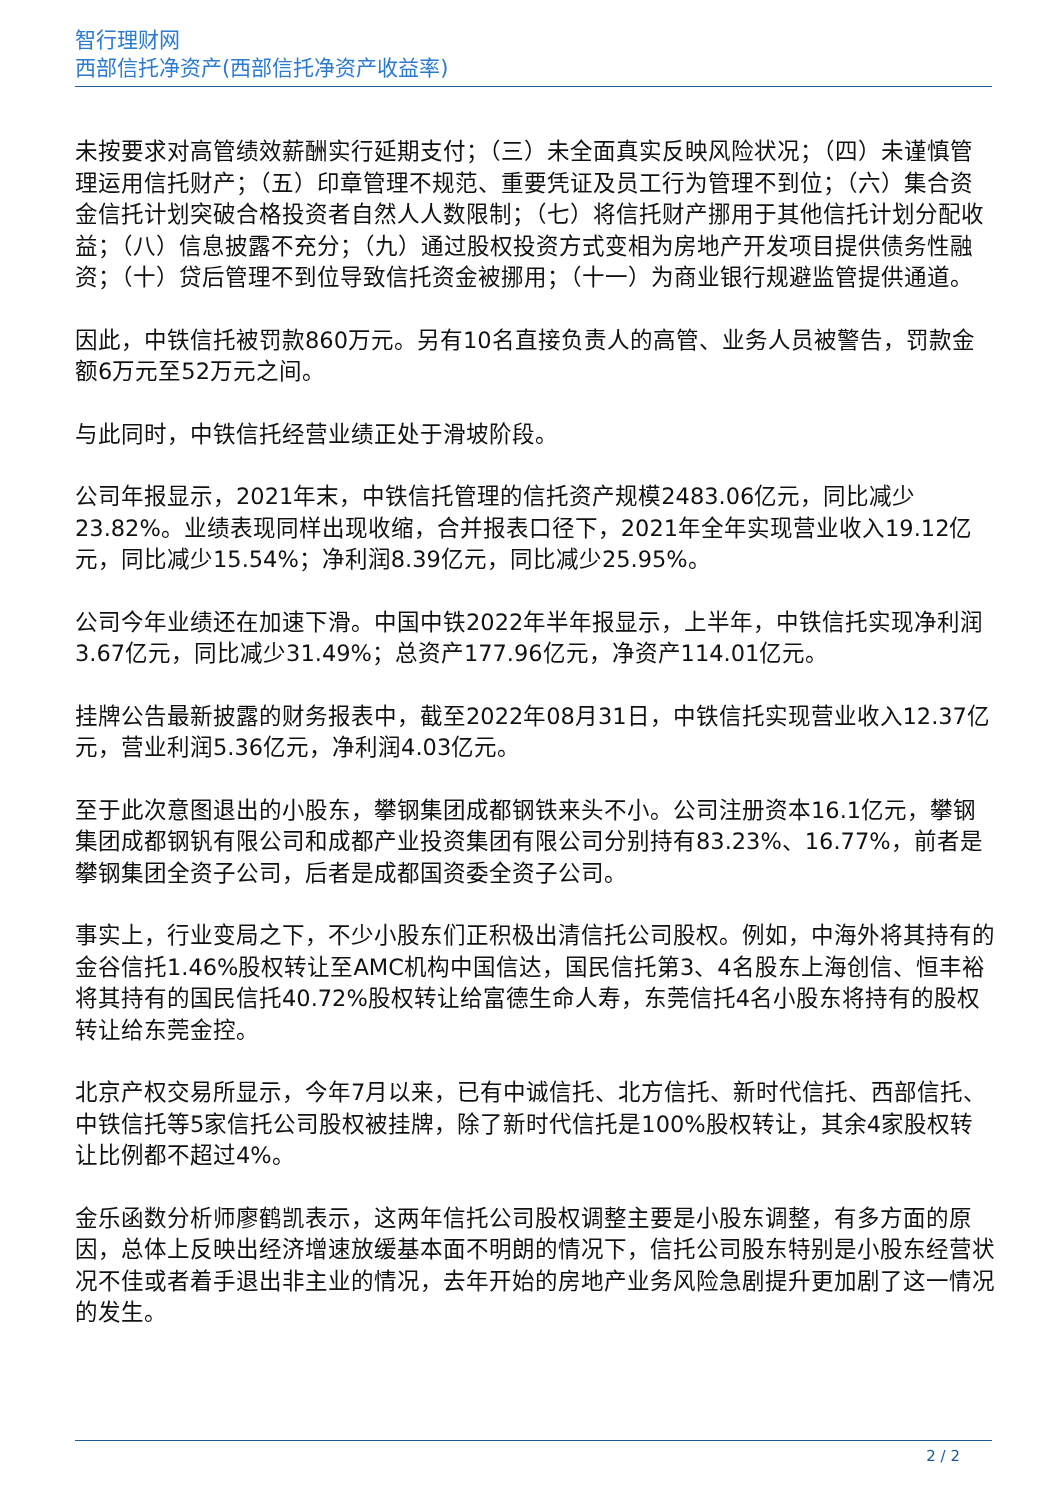智行理财网
西部信托净资产(西部信托净资产收益率)
未按要求对高管绩效薪酬实行延期支付；（三）未全面真实反映风险状况；（四）未谨慎管理运用信托财产；（五）印章管理不规范、重要凭证及员工行为管理不到位；（六）集合资金信托计划突破合格投资者自然人人数限制；（七）将信托财产挪用于其他信托计划分配收益；（八）信息披露不充分；（九）通过股权投资方式变相为房地产开发项目提供债务性融资；（十）贷后管理不到位导致信托资金被挪用；（十一）为商业银行规避监管提供通道。
因此，中铁信托被罚款860万元。另有10名直接负责人的高管、业务人员被警告，罚款金额6万元至52万元之间。
与此同时，中铁信托经营业绩正处于滑坡阶段。
公司年报显示，2021年末，中铁信托管理的信托资产规模2483.06亿元，同比减少23.82%。业绩表现同样出现收缩，合并报表口径下，2021年全年实现营业收入19.12亿元，同比减少15.54%；净利润8.39亿元，同比减少25.95%。
公司今年业绩还在加速下滑。中国中铁2022年半年报显示，上半年，中铁信托实现净利润3.67亿元，同比减少31.49%；总资产177.96亿元，净资产114.01亿元。
挂牌公告最新披露的财务报表中，截至2022年08月31日，中铁信托实现营业收入12.37亿元，营业利润5.36亿元，净利润4.03亿元。
至于此次意图退出的小股东，攀钢集团成都钢铁来头不小。公司注册资本16.1亿元，攀钢集团成都钢钒有限公司和成都产业投资集团有限公司分别持有83.23%、16.77%，前者是攀钢集团全资子公司，后者是成都国资委全资子公司。
事实上，行业变局之下，不少小股东们正积极出清信托公司股权。例如，中海外将其持有的金谷信托1.46%股权转让至AMC机构中国信达，国民信托第3、4名股东上海创信、恒丰裕将其持有的国民信托40.72%股权转让给富德生命人寿，东莞信托4名小股东将持有的股权转让给东莞金控。
北京产权交易所显示，今年7月以来，已有中诚信托、北方信托、新时代信托、西部信托、中铁信托等5家信托公司股权被挂牌，除了新时代信托是100%股权转让，其余4家股权转让比例都不超过4%。
金乐函数分析师廖鹤凯表示，这两年信托公司股权调整主要是小股东调整，有多方面的原因，总体上反映出经济增速放缓基本面不明朗的情况下，信托公司股东特别是小股东经营状况不佳或者着手退出非主业的情况，去年开始的房地产业务风险急剧提升更加剧了这一情况的发生。
2 / 2